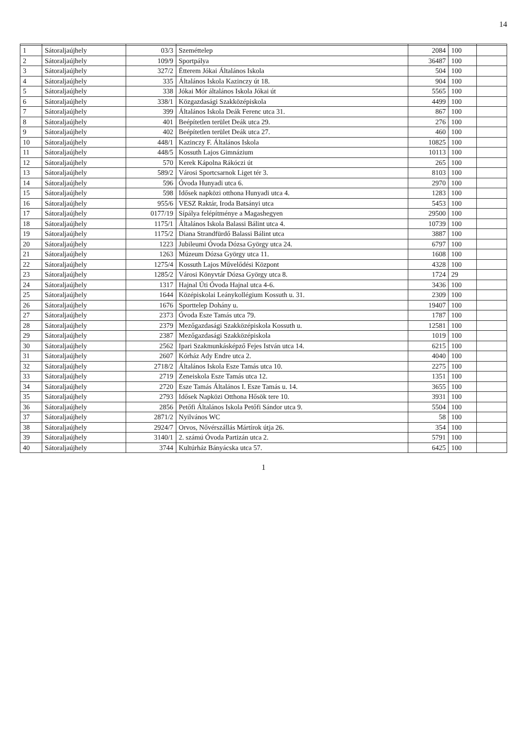14
| 1 | Sátoraljaújhely | 03/3 | Szeméttelep | 2084 | 100 | |
| 2 | Sátoraljaújhely | 109/9 | Sportpálya | 36487 | 100 | |
| 3 | Sátoraljaújhely | 327/2 | Étterem Jókai Általános Iskola | 504 | 100 | |
| 4 | Sátoraljaújhely | 335 | Általános Iskola Kazinczy út 18. | 904 | 100 | |
| 5 | Sátoraljaújhely | 338 | Jókai Mór általános Iskola Jókai út | 5565 | 100 | |
| 6 | Sátoraljaújhely | 338/1 | Közgazdasági Szakközépiskola | 4499 | 100 | |
| 7 | Sátoraljaújhely | 399 | Általános Iskola Deák Ferenc utca 31. | 867 | 100 | |
| 8 | Sátoraljaújhely | 401 | Beépítetlen terület Deák utca 29. | 276 | 100 | |
| 9 | Sátoraljaújhely | 402 | Beépítetlen terület Deák utca 27. | 460 | 100 | |
| 10 | Sátoraljaújhely | 448/1 | Kazinczy F. Általános Iskola | 10825 | 100 | |
| 11 | Sátoraljaújhely | 448/5 | Kossuth Lajos Gimnázium | 10113 | 100 | |
| 12 | Sátoraljaújhely | 570 | Kerek Kápolna Rákóczi út | 265 | 100 | |
| 13 | Sátoraljaújhely | 589/2 | Városi Sportcsarnok Liget tér 3. | 8103 | 100 | |
| 14 | Sátoraljaújhely | 596 | Óvoda Hunyadi utca 6. | 2970 | 100 | |
| 15 | Sátoraljaújhely | 598 | Idősek napközi otthona Hunyadi utca 4. | 1283 | 100 | |
| 16 | Sátoraljaújhely | 955/6 | VESZ Raktár, Iroda Batsányi utca | 5453 | 100 | |
| 17 | Sátoraljaújhely | 0177/19 | Sípálya felépítménye a Magashegyen | 29500 | 100 | |
| 18 | Sátoraljaújhely | 1175/1 | Általános Iskola Balassi Bálint utca 4. | 10739 | 100 | |
| 19 | Sátoraljaújhely | 1175/2 | Diana Strandfürdő Balassi Bálint utca | 3887 | 100 | |
| 20 | Sátoraljaújhely | 1223 | Jubileumi Óvoda Dózsa György utca 24. | 6797 | 100 | |
| 21 | Sátoraljaújhely | 1263 | Múzeum Dózsa György utca 11. | 1608 | 100 | |
| 22 | Sátoraljaújhely | 1275/4 | Kossuth Lajos Művelődési Központ | 4328 | 100 | |
| 23 | Sátoraljaújhely | 1285/2 | Városi Könyvtár Dózsa György utca 8. | 1724 | 29 | |
| 24 | Sátoraljaújhely | 1317 | Hajnal Úti Óvoda Hajnal utca 4-6. | 3436 | 100 | |
| 25 | Sátoraljaújhely | 1644 | Középiskolai Leánykollégium Kossuth u. 31. | 2309 | 100 | |
| 26 | Sátoraljaújhely | 1676 | Sporttelep Dohány u. | 19407 | 100 | |
| 27 | Sátoraljaújhely | 2373 | Óvoda Esze Tamás utca 79. | 1787 | 100 | |
| 28 | Sátoraljaújhely | 2379 | Mezőgazdasági Szakközépiskola Kossuth u. | 12581 | 100 | |
| 29 | Sátoraljaújhely | 2387 | Mezőgazdasági Szakközépiskola | 1019 | 100 | |
| 30 | Sátoraljaújhely | 2562 | Ipari Szakmunkásképző Fejes István utca 14. | 6215 | 100 | |
| 31 | Sátoraljaújhely | 2607 | Kórház Ady Endre utca 2. | 4040 | 100 | |
| 32 | Sátoraljaújhely | 2718/2 | Általános Iskola Esze Tamás utca 10. | 2275 | 100 | |
| 33 | Sátoraljaújhely | 2719 | Zeneiskola Esze Tamás utca 12. | 1351 | 100 | |
| 34 | Sátoraljaújhely | 2720 | Esze Tamás Általános I. Esze Tamás u. 14. | 3655 | 100 | |
| 35 | Sátoraljaújhely | 2793 | Idősek Napközi Otthona Hősök tere 10. | 3931 | 100 | |
| 36 | Sátoraljaújhely | 2856 | Petőfi Általános Iskola Petőfi Sándor utca 9. | 5504 | 100 | |
| 37 | Sátoraljaújhely | 2871/2 | Nyilvános WC | 58 | 100 | |
| 38 | Sátoraljaújhely | 2924/7 | Orvos, Nővérszállás Mártírok útja 26. | 354 | 100 | |
| 39 | Sátoraljaújhely | 3140/1 | 2. számú Óvoda Partizán utca 2. | 5791 | 100 | |
| 40 | Sátoraljaújhely | 3744 | Kultúrház Bányácska utca 57. | 6425 | 100 | |
1